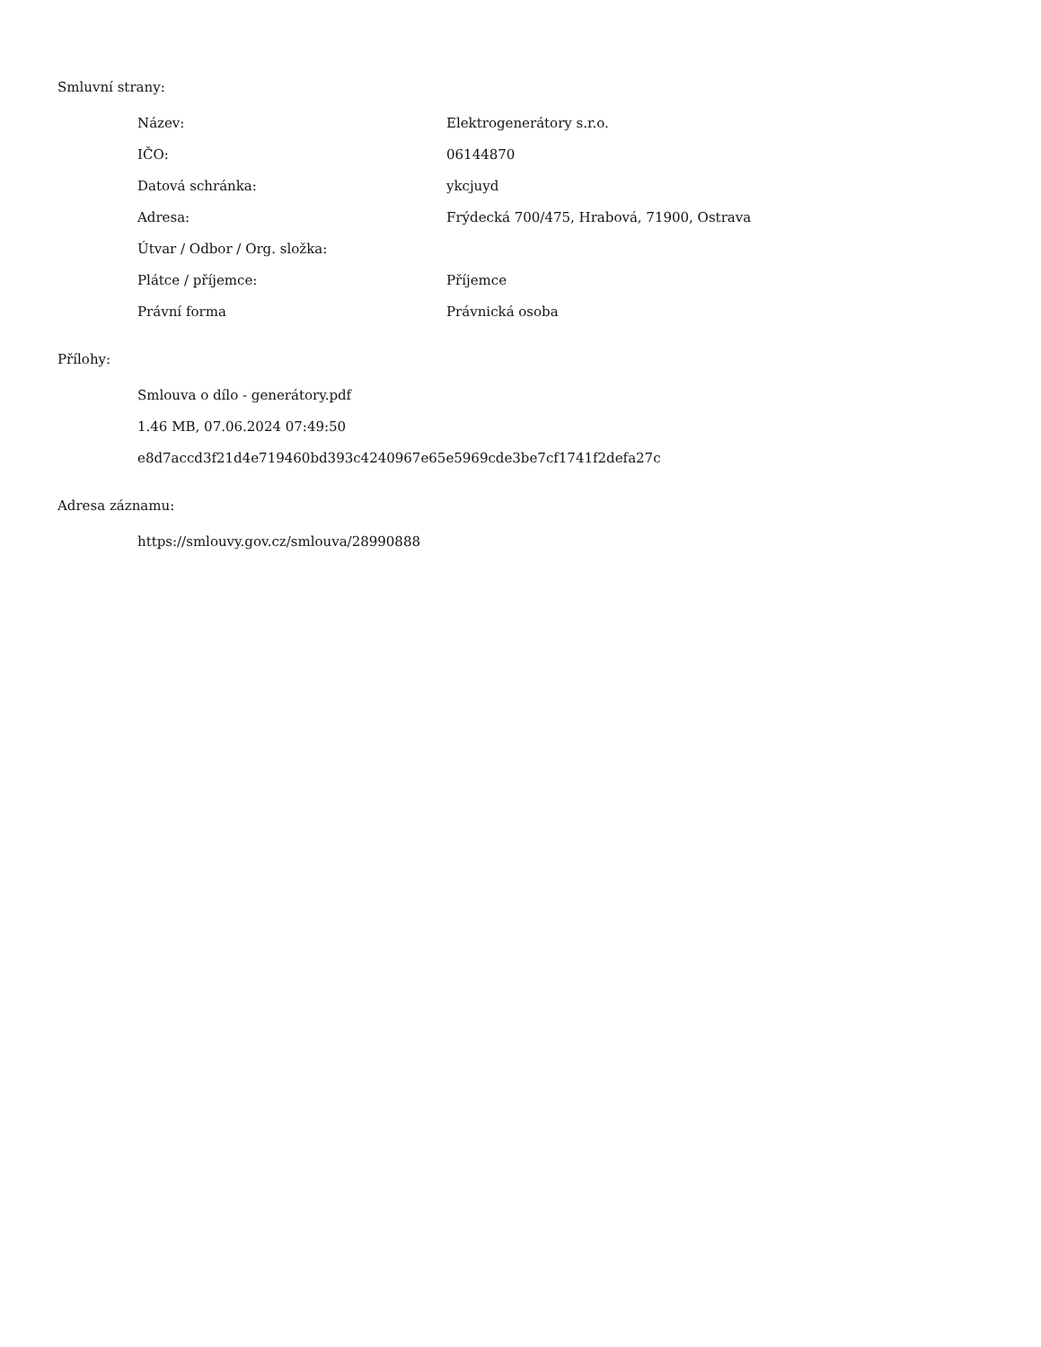Smluvní strany:
| Název: | Elektrogenerátory s.r.o. |
| IČO: | 06144870 |
| Datová schránka: | ykcjuyd |
| Adresa: | Frýdecká 700/475, Hrabová, 71900, Ostrava |
| Útvar / Odbor / Org. složka: | |
| Plátce / příjemce: | Příjemce |
| Právní forma | Právnická osoba |
Přílohy:
| Smlouva o dílo - generátory.pdf |
| 1.46 MB, 07.06.2024 07:49:50 |
| e8d7accd3f21d4e719460bd393c4240967e65e5969cde3be7cf1741f2defa27c |
Adresa záznamu:
| https://smlouvy.gov.cz/smlouva/28990888 |